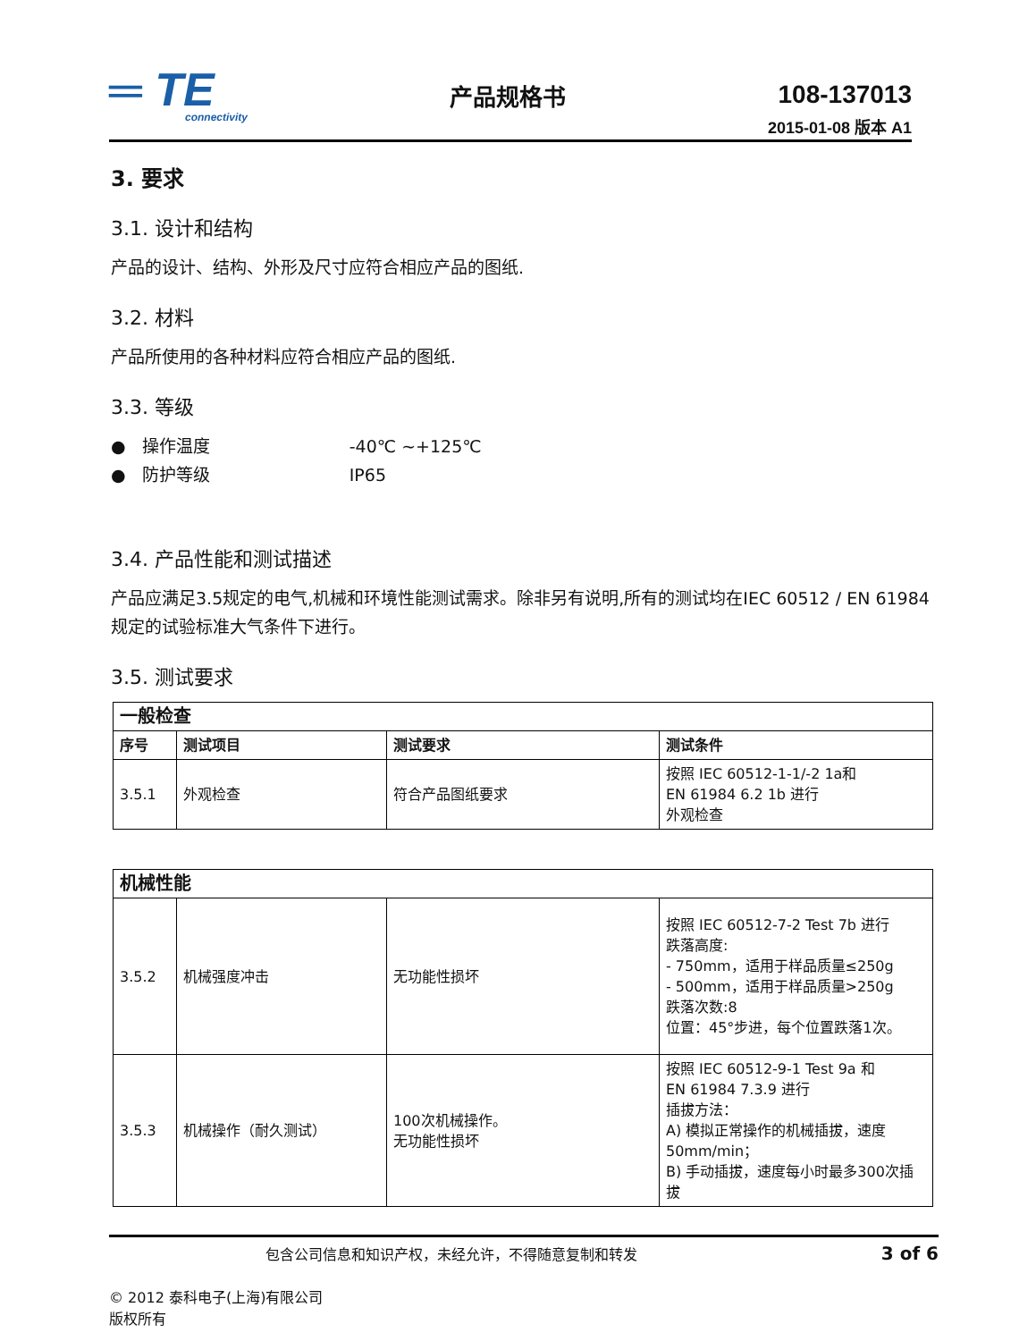═ TE
connectivity
产品规格书 108-137013
2015-01-08 版本 A1
3. 要求
3.1. 设计和结构
产品的设计、结构、外形及尺寸应符合相应产品的图纸.
3.2. 材料
产品所使用的各种材料应符合相应产品的图纸.
3.3. 等级
● 操作温度 -40℃ ~+125℃
● 防护等级 IP65
3.4. 产品性能和测试描述
产品应满足3.5规定的电气,机械和环境性能测试需求。除非另有说明,所有的测试均在IEC 60512 / EN 61984规定的试验标准大气条件下进行。
3.5. 测试要求
| 一般检查 | | | |
| --- | --- | --- | --- |
| 序号 | 测试项目 | 测试要求 | 测试条件 |
| 3.5.1 | 外观检查 | 符合产品图纸要求 | 按照 IEC 60512-1-1/-2 1a和 EN 61984 6.2 1b 进行 外观检查 |
| 机械性能 | | | |
| --- | --- | --- | --- |
| 3.5.2 | 机械强度冲击 | 无功能性损坏 | 按照 IEC 60512-7-2 Test 7b 进行 跌落高度: - 750mm，适用于样品质量≤250g - 500mm，适用于样品质量>250g 跌落次数:8 位置：45°步进，每个位置跌落1次。 |
| 3.5.3 | 机械操作（耐久测试） | 100次机械操作。 无功能性损坏 | 按照 IEC 60512-9-1 Test 9a 和 EN 61984 7.3.9 进行 插拔方法： A) 模拟正常操作的机械插拔，速度50mm/min； B) 手动插拔，速度每小时最多300次插拔 |
包含公司信息和知识产权，未经允许，不得随意复制和转发 3 of 6
© 2012 泰科电子(上海)有限公司
版权所有